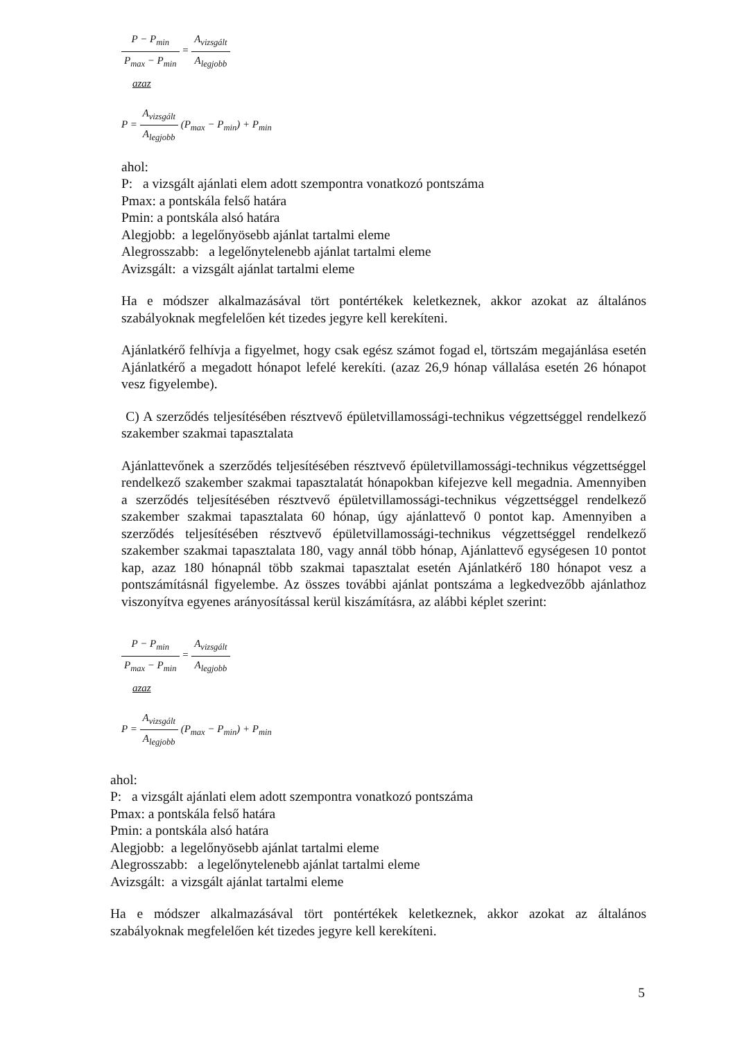P − P<sub>min</sub> P<sub>max</sub> − P<sub>min</sub> = A<sub>vizsgált</sub> A<sub>legjobb</sub>
azaz
P = A<sub>vizsgált</sub> A<sub>legjobb</sub> (P<sub>max</sub> − P<sub>min</sub>) + P<sub>min</sub>
ahol:
P: a vizsgált ajánlati elem adott szempontra vonatkozó pontszáma
Pmax: a pontskála felső határa
Pmin: a pontskála alsó határa
Alegjobb: a legelőnyösebb ajánlat tartalmi eleme
Alegrosszabb: a legelőnytelenebb ajánlat tartalmi eleme
Avizsgált: a vizsgált ajánlat tartalmi eleme
Ha e módszer alkalmazásával tört pontértékek keletkeznek, akkor azokat az általános szabályoknak megfelelően két tizedes jegyre kell kerekíteni.
Ajánlatkérő felhívja a figyelmet, hogy csak egész számot fogad el, törtszám megajánlása esetén Ajánlatkérő a megadott hónapot lefelé kerekíti. (azaz 26,9 hónap vállalása esetén 26 hónapot vesz figyelembe).
C) A szerződés teljesítésében résztvevő épületvillamossági-technikus végzettséggel rendelkező szakember szakmai tapasztalata
Ajánlattevőnek a szerződés teljesítésében résztvevő épületvillamossági-technikus végzettséggel rendelkező szakember szakmai tapasztalatát hónapokban kifejezve kell megadnia. Amennyiben a szerződés teljesítésében résztvevő épületvillamossági-technikus végzettséggel rendelkező szakember szakmai tapasztalata 60 hónap, úgy ajánlattevő 0 pontot kap. Amennyiben a szerződés teljesítésében résztvevő épületvillamossági-technikus végzettséggel rendelkező szakember szakmai tapasztalata 180, vagy annál több hónap, Ajánlattevő egységesen 10 pontot kap, azaz 180 hónapnál több szakmai tapasztalat esetén Ajánlatkérő 180 hónapot vesz a pontszámításnál figyelembe. Az összes további ajánlat pontszáma a legkedvezőbb ajánlathoz viszonyítva egyenes arányosítással kerül kiszámításra, az alábbi képlet szerint:
P − P<sub>min</sub> P<sub>max</sub> − P<sub>min</sub> = A<sub>vizsgált</sub> A<sub>legjobb</sub>
azaz
P = A<sub>vizsgált</sub> A<sub>legjobb</sub> (P<sub>max</sub> − P<sub>min</sub>) + P<sub>min</sub>
ahol:
P: a vizsgált ajánlati elem adott szempontra vonatkozó pontszáma
Pmax: a pontskála felső határa
Pmin: a pontskála alsó határa
Alegjobb: a legelőnyösebb ajánlat tartalmi eleme
Alegrosszabb: a legelőnytelenebb ajánlat tartalmi eleme
Avizsgált: a vizsgált ajánlat tartalmi eleme
Ha e módszer alkalmazásával tört pontértékek keletkeznek, akkor azokat az általános szabályoknak megfelelően két tizedes jegyre kell kerekíteni.
5